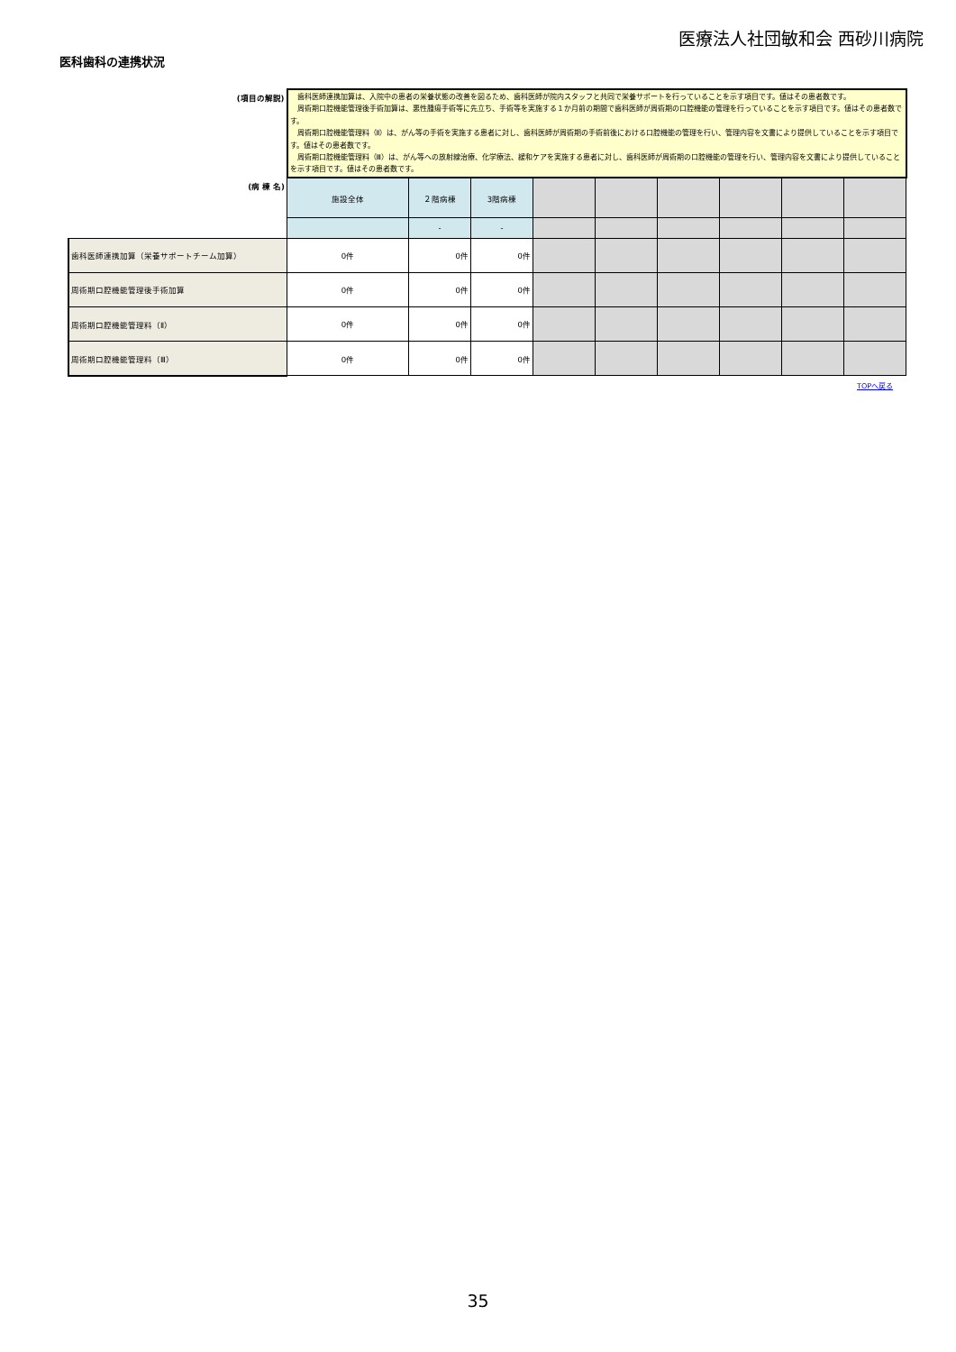医療法人社団敏和会 西砂川病院
医科歯科の連携状況
| (項目の解説) | 歯科医師連携加算は、入院中の患者の栄養状態の改善を図るため、歯科医師が院内スタッフと共同で栄養サポートを行っていることを示す項目です。値はその患者数です。 周術期口腔機能管理後手術加算は、悪性腫瘍手術等に先立ち、手術等を実施する１か月前の期間で歯科医師が周術期の口腔機能の管理を行っていることを示す項目です。値はその患者数です。 周術期口腔機能管理料（Ⅱ）は、がん等の手術を実施する患者に対し、歯科医師が周術期の手術前後における口腔機能の管理を行い、管理内容を文書により提供していることを示す項目です。値はその患者数です。 周術期口腔機能管理料（Ⅲ）は、がん等への放射線治療、化学療法、緩和ケアを実施する患者に対し、歯科医師が周術期の口腔機能の管理を行い、管理内容を文書により提供していることを示す項目です。値はその患者数です。 | | | | | | | | |
| (病 棟 名) | 施設全体 | ２階病棟 | 3階病棟 | | | | | | |
| | | - | - | | | | | | |
| 歯科医師連携加算（栄養サポートチーム加算） | 0件 | 0件 | 0件 | | | | | | |
| 周術期口腔機能管理後手術加算 | 0件 | 0件 | 0件 | | | | | | |
| 周術期口腔機能管理料（Ⅱ） | 0件 | 0件 | 0件 | | | | | | |
| 周術期口腔機能管理料（Ⅲ） | 0件 | 0件 | 0件 | | | | | | |
TOPへ戻る
35